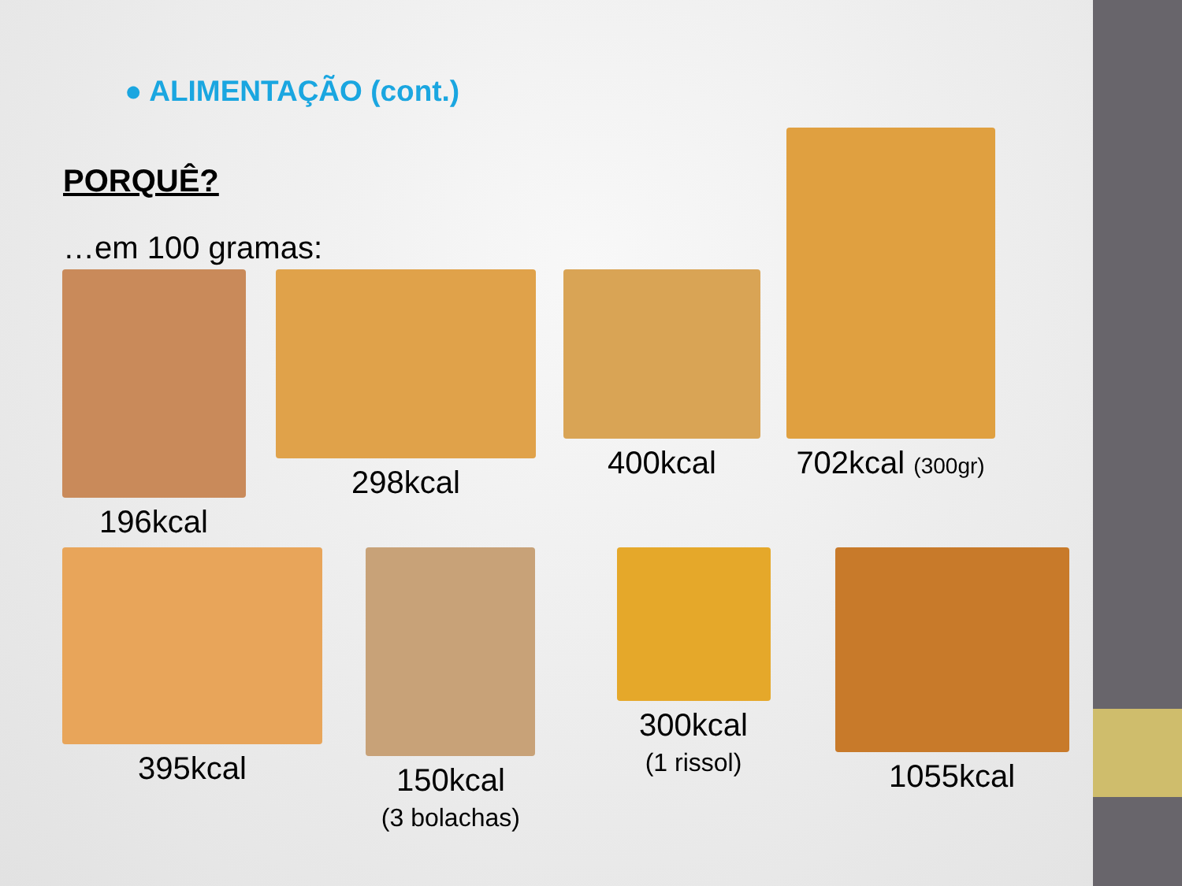● ALIMENTAÇÃO (cont.)
PORQUÊ?
…em 100 gramas:
196kcal 298kcal 400kcal 702kcal (300gr)
395kcal 150kcal
(3 bolachas)
300kcal
(1 rissol)
1055kcal